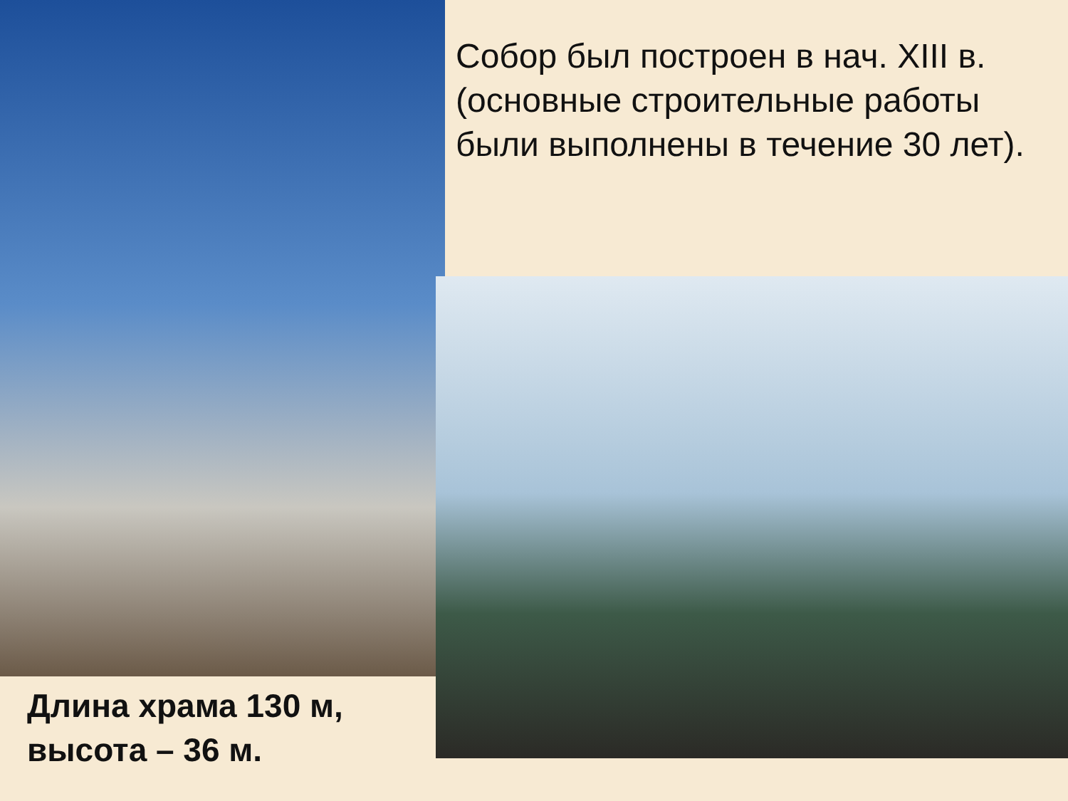Собор был построен в нач. XIII в. (основные строительные работы были выполнены в течение 30 лет).
Длина храма 130 м, высота – 36 м.